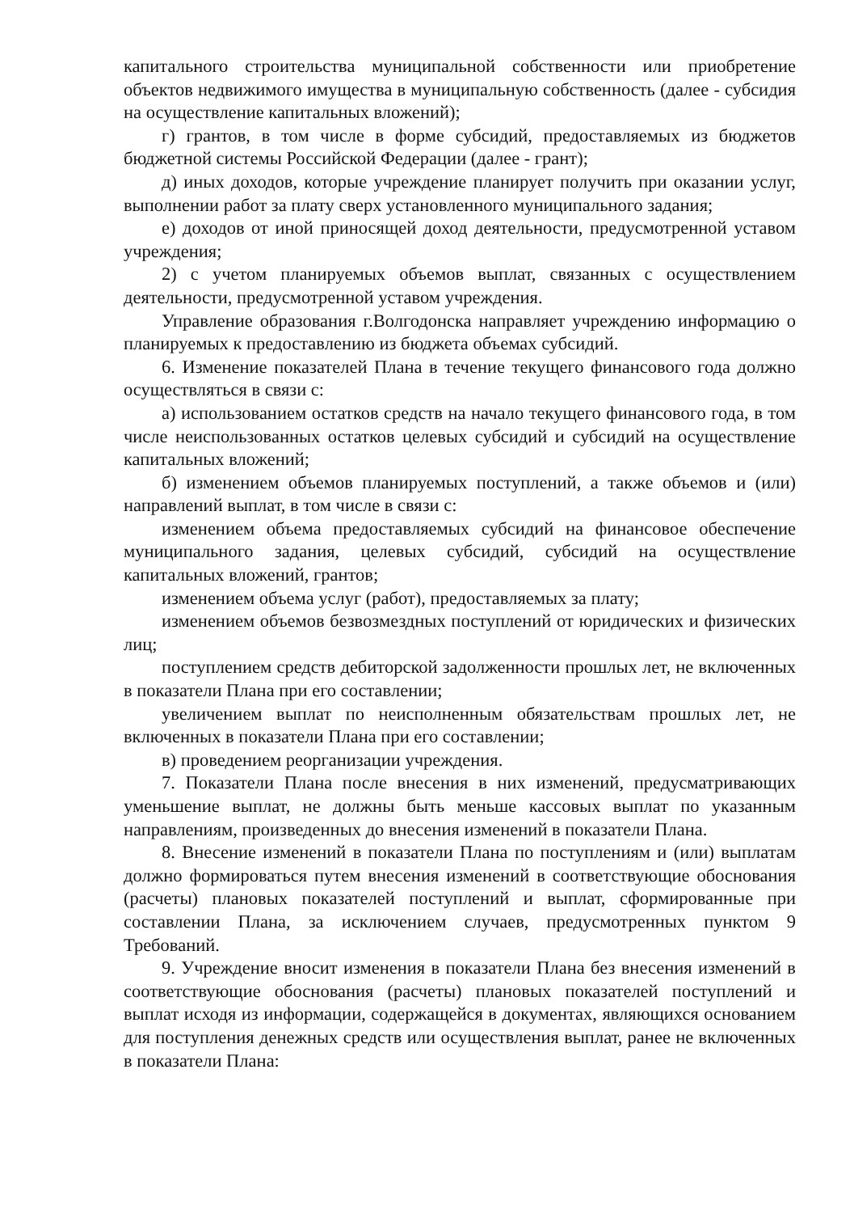капитального строительства муниципальной собственности или приобретение объектов недвижимого имущества в муниципальную собственность (далее - субсидия на осуществление капитальных вложений);
г) грантов, в том числе в форме субсидий, предоставляемых из бюджетов бюджетной системы Российской Федерации (далее - грант);
д) иных доходов, которые учреждение планирует получить при оказании услуг, выполнении работ за плату сверх установленного муниципального задания;
е) доходов от иной приносящей доход деятельности, предусмотренной уставом учреждения;
2) с учетом планируемых объемов выплат, связанных с осуществлением деятельности, предусмотренной уставом учреждения.
Управление образования г.Волгодонска направляет учреждению информацию о планируемых к предоставлению из бюджета объемах субсидий.
6. Изменение показателей Плана в течение текущего финансового года должно осуществляться в связи с:
а) использованием остатков средств на начало текущего финансового года, в том числе неиспользованных остатков целевых субсидий и субсидий на осуществление капитальных вложений;
б) изменением объемов планируемых поступлений, а также объемов и (или) направлений выплат, в том числе в связи с:
изменением объема предоставляемых субсидий на финансовое обеспечение муниципального задания, целевых субсидий, субсидий на осуществление капитальных вложений, грантов;
изменением объема услуг (работ), предоставляемых за плату;
изменением объемов безвозмездных поступлений от юридических и физических лиц;
поступлением средств дебиторской задолженности прошлых лет, не включенных в показатели Плана при его составлении;
увеличением выплат по неисполненным обязательствам прошлых лет, не включенных в показатели Плана при его составлении;
в) проведением реорганизации учреждения.
7. Показатели Плана после внесения в них изменений, предусматривающих уменьшение выплат, не должны быть меньше кассовых выплат по указанным направлениям, произведенных до внесения изменений в показатели Плана.
8. Внесение изменений в показатели Плана по поступлениям и (или) выплатам должно формироваться путем внесения изменений в соответствующие обоснования (расчеты) плановых показателей поступлений и выплат, сформированные при составлении Плана, за исключением случаев, предусмотренных пунктом 9 Требований.
9. Учреждение вносит изменения в показатели Плана без внесения изменений в соответствующие обоснования (расчеты) плановых показателей поступлений и выплат исходя из информации, содержащейся в документах, являющихся основанием для поступления денежных средств или осуществления выплат, ранее не включенных в показатели Плана: